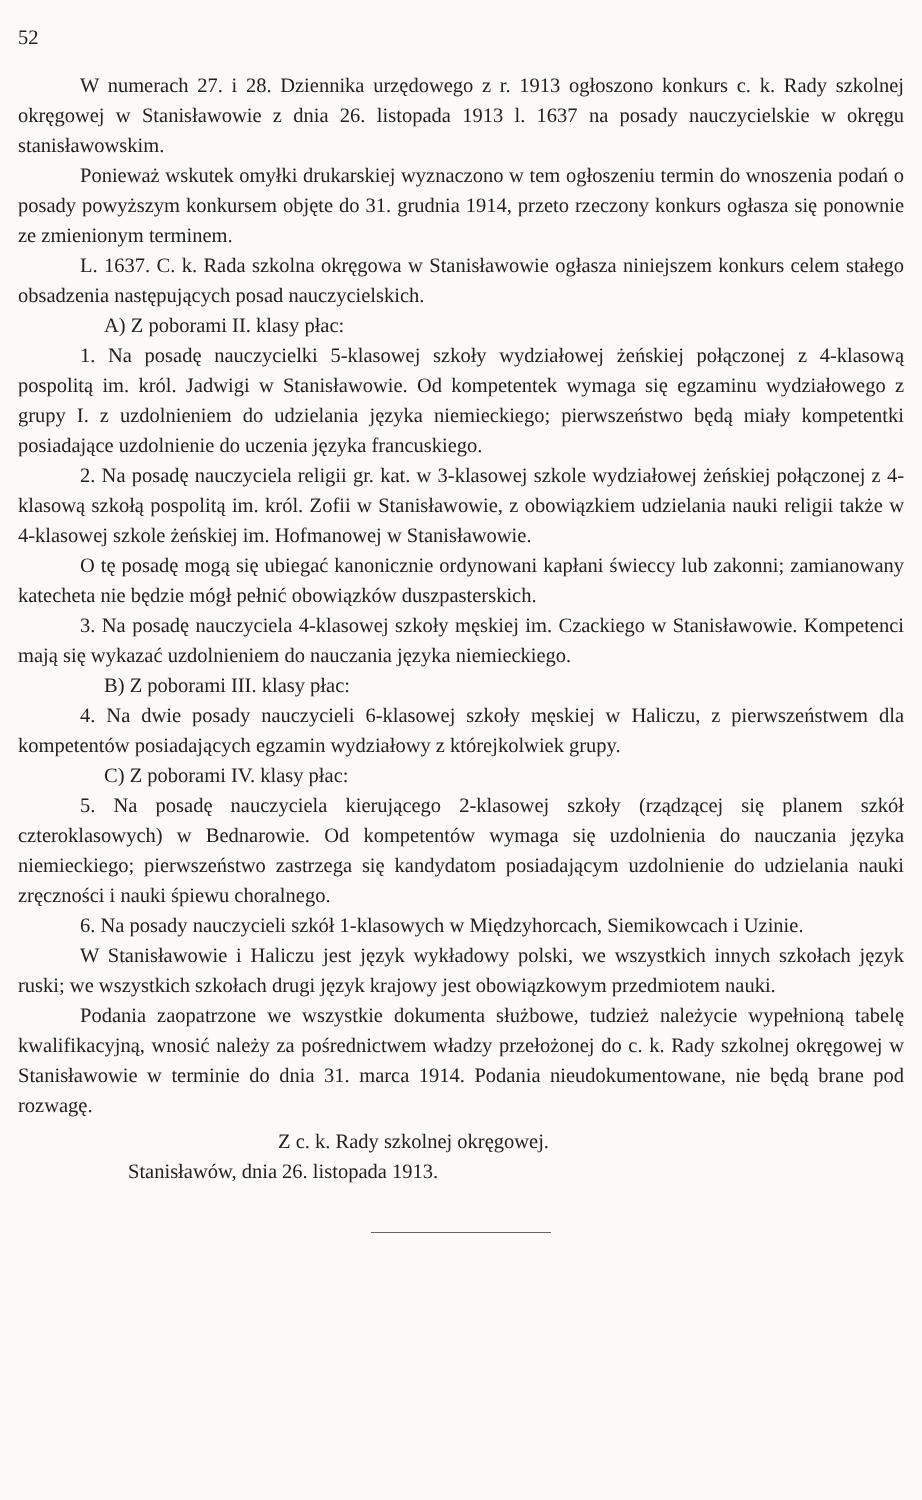52
W numerach 27. i 28. Dziennika urzędowego z r. 1913 ogłoszono konkurs c. k. Rady szkolnej okręgowej w Stanisławowie z dnia 26. listopada 1913 l. 1637 na posady nauczycielskie w okręgu stanisławowskim.
Ponieważ wskutek omyłki drukarskiej wyznaczono w tem ogłoszeniu termin do wnoszenia podań o posady powyższym konkursem objęte do 31. grudnia 1914, przeto rzeczony konkurs ogłasza się ponownie ze zmienionym terminem.
L. 1637. C. k. Rada szkolna okręgowa w Stanisławowie ogłasza niniejszem konkurs celem stałego obsadzenia następujących posad nauczycielskich.
A) Z poborami II. klasy płac:
1. Na posadę nauczycielki 5-klasowej szkoły wydziałowej żeńskiej połączonej z 4-klasową pospolitą im. król. Jadwigi w Stanisławowie. Od kompetentek wymaga się egzaminu wydziałowego z grupy I. z uzdolnieniem do udzielania języka niemieckiego; pierwszeństwo będą miały kompetentki posiadające uzdolnienie do uczenia języka francuskiego.
2. Na posadę nauczyciela religii gr. kat. w 3-klasowej szkole wydziałowej żeńskiej połączonej z 4-klasową szkołą pospolitą im. król. Zofii w Stanisławowie, z obowiązkiem udzielania nauki religii także w 4-klasowej szkole żeńskiej im. Hofmanowej w Stanisławowie.
O tę posadę mogą się ubiegać kanonicznie ordynowani kapłani świeccy lub zakonni; zamianowany katecheta nie będzie mógł pełnić obowiązków duszpasterskich.
3. Na posadę nauczyciela 4-klasowej szkoły męskiej im. Czackiego w Stanisławowie. Kompetenci mają się wykazać uzdolnieniem do nauczania języka niemieckiego.
B) Z poborami III. klasy płac:
4. Na dwie posady nauczycieli 6-klasowej szkoły męskiej w Haliczu, z pierwszeństwem dla kompetentów posiadających egzamin wydziałowy z którejkolwiek grupy.
C) Z poborami IV. klasy płac:
5. Na posadę nauczyciela kierującego 2-klasowej szkoły (rządzącej się planem szkół czteroklasowych) w Bednarowie. Od kompetentów wymaga się uzdolnienia do nauczania języka niemieckiego; pierwszeństwo zastrzega się kandydatom posiadającym uzdolnienie do udzielania nauki zręczności i nauki śpiewu choralnego.
6. Na posady nauczycieli szkół 1-klasowych w Międzyhorcach, Siemikowcach i Uzinie.
W Stanisławowie i Haliczu jest język wykładowy polski, we wszystkich innych szkołach język ruski; we wszystkich szkołach drugi język krajowy jest obowiązkowym przedmiotem nauki.
Podania zaopatrzone we wszystkie dokumenta służbowe, tudzież należycie wypełnioną tabelę kwalifikacyjną, wnosić należy za pośrednictwem władzy przełożonej do c. k. Rady szkolnej okręgowej w Stanisławowie w terminie do dnia 31. marca 1914. Podania nieudokumentowane, nie będą brane pod rozwagę.
Z c. k. Rady szkolnej okręgowej.
Stanisławów, dnia 26. listopada 1913.